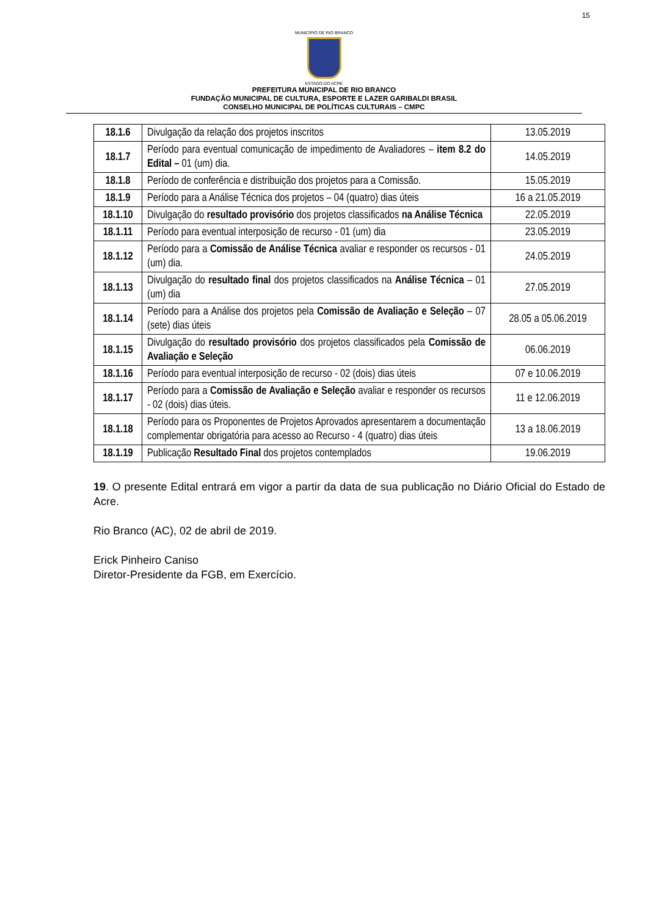15
MUNICÍPIO DE RIO BRANCO
ESTADO DO ACRE
PREFEITURA MUNICIPAL DE RIO BRANCO
FUNDAÇÃO MUNICIPAL DE CULTURA, ESPORTE E LAZER GARIBALDI BRASIL
CONSELHO MUNICIPAL DE POLÍTICAS CULTURAIS – CMPC
| 18.1.6 | Divulgação da relação dos projetos inscritos | 13.05.2019 |
| 18.1.7 | Período para eventual comunicação de impedimento de Avaliadores – item 8.2 do Edital – 01 (um) dia. | 14.05.2019 |
| 18.1.8 | Período de conferência e distribuição dos projetos para a Comissão. | 15.05.2019 |
| 18.1.9 | Período para a Análise Técnica dos projetos – 04 (quatro) dias úteis | 16 a 21.05.2019 |
| 18.1.10 | Divulgação do resultado provisório dos projetos classificados na Análise Técnica | 22.05.2019 |
| 18.1.11 | Período para eventual interposição de recurso - 01 (um) dia | 23.05.2019 |
| 18.1.12 | Período para a Comissão de Análise Técnica avaliar e responder os recursos - 01 (um) dia. | 24.05.2019 |
| 18.1.13 | Divulgação do resultado final dos projetos classificados na Análise Técnica – 01 (um) dia | 27.05.2019 |
| 18.1.14 | Período para a Análise dos projetos pela Comissão de Avaliação e Seleção – 07 (sete) dias úteis | 28.05 a 05.06.2019 |
| 18.1.15 | Divulgação do resultado provisório dos projetos classificados pela Comissão de Avaliação e Seleção | 06.06.2019 |
| 18.1.16 | Período para eventual interposição de recurso - 02 (dois) dias úteis | 07 e 10.06.2019 |
| 18.1.17 | Período para a Comissão de Avaliação e Seleção avaliar e responder os recursos - 02 (dois) dias úteis. | 11 e 12.06.2019 |
| 18.1.18 | Período para os Proponentes de Projetos Aprovados apresentarem a documentação complementar obrigatória para acesso ao Recurso - 4 (quatro) dias úteis | 13 a 18.06.2019 |
| 18.1.19 | Publicação Resultado Final dos projetos contemplados | 19.06.2019 |
19. O presente Edital entrará em vigor a partir da data de sua publicação no Diário Oficial do Estado de Acre.
Rio Branco (AC), 02 de abril de 2019.
Erick Pinheiro Caniso
Diretor-Presidente da FGB, em Exercício.